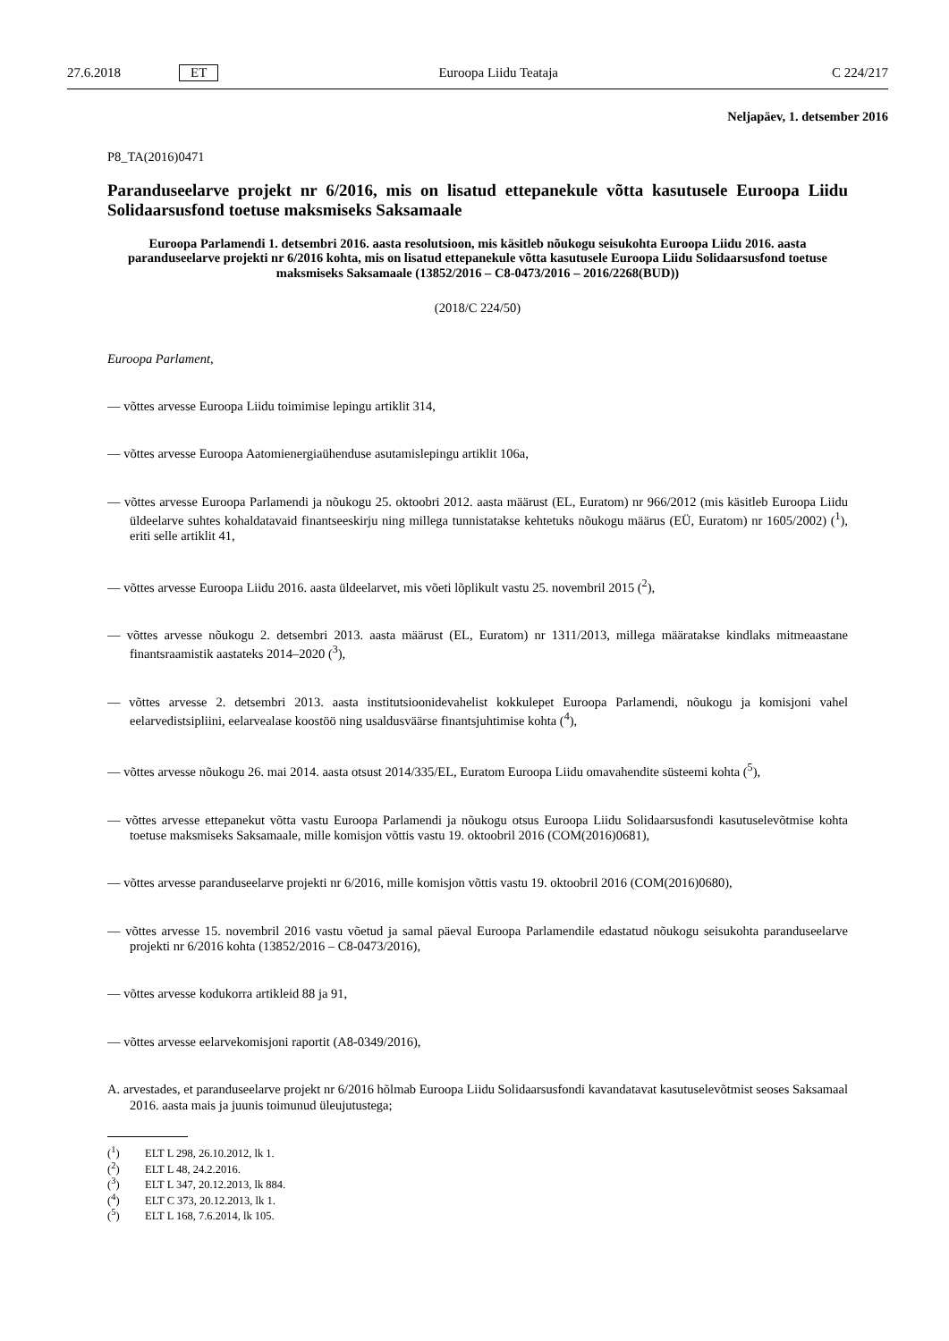27.6.2018 ET Euroopa Liidu Teataja C 224/217
Neljapäev, 1. detsember 2016
P8_TA(2016)0471
Paranduseelarve projekt nr 6/2016, mis on lisatud ettepanekule võtta kasutusele Euroopa Liidu Solidaarsusfond toetuse maksmiseks Saksamaale
Euroopa Parlamendi 1. detsembri 2016. aasta resolutsioon, mis käsitleb nõukogu seisukohta Euroopa Liidu 2016. aasta paranduseelarve projekti nr 6/2016 kohta, mis on lisatud ettepanekule võtta kasutusele Euroopa Liidu Solidaarsusfond toetuse maksmiseks Saksamaale (13852/2016 – C8-0473/2016 – 2016/2268(BUD))
(2018/C 224/50)
Euroopa Parlament,
— võttes arvesse Euroopa Liidu toimimise lepingu artiklit 314,
— võttes arvesse Euroopa Aatomienergiaühenduse asutamislepingu artiklit 106a,
— võttes arvesse Euroopa Parlamendi ja nõukogu 25. oktoobri 2012. aasta määrust (EL, Euratom) nr 966/2012 (mis käsitleb Euroopa Liidu üldeelarve suhtes kohaldatavaid finantseeskirju ning millega tunnistatakse kehtetuks nõukogu määrus (EÜ, Euratom) nr 1605/2002) (<sup>1</sup>), eriti selle artiklit 41,
— võttes arvesse Euroopa Liidu 2016. aasta üldeelarvet, mis võeti lõplikult vastu 25. novembril 2015 (<sup>2</sup>),
— võttes arvesse nõukogu 2. detsembri 2013. aasta määrust (EL, Euratom) nr 1311/2013, millega määratakse kindlaks mitmeaastane finantsraamistik aastateks 2014–2020 (<sup>3</sup>),
— võttes arvesse 2. detsembri 2013. aasta institutsioonidevahelist kokkulepet Euroopa Parlamendi, nõukogu ja komisjoni vahel eelarvedistsipliini, eelarvealase koostöö ning usaldusväärse finantsjuhtimise kohta (<sup>4</sup>),
— võttes arvesse nõukogu 26. mai 2014. aasta otsust 2014/335/EL, Euratom Euroopa Liidu omavahendite süsteemi kohta (<sup>5</sup>),
— võttes arvesse ettepanekut võtta vastu Euroopa Parlamendi ja nõukogu otsus Euroopa Liidu Solidaarsusfondi kasutuselevõtmise kohta toetuse maksmiseks Saksamaale, mille komisjon võttis vastu 19. oktoobril 2016 (COM(2016)0681),
— võttes arvesse paranduseelarve projekti nr 6/2016, mille komisjon võttis vastu 19. oktoobril 2016 (COM(2016)0680),
— võttes arvesse 15. novembril 2016 vastu võetud ja samal päeval Euroopa Parlamendile edastatud nõukogu seisukohta paranduseelarve projekti nr 6/2016 kohta (13852/2016 – C8-0473/2016),
— võttes arvesse kodukorra artikleid 88 ja 91,
— võttes arvesse eelarvekomisjoni raportit (A8-0349/2016),
A. arvestades, et paranduseelarve projekt nr 6/2016 hõlmab Euroopa Liidu Solidaarsusfondi kavandatavat kasutusele­võtmist seoses Saksamaal 2016. aasta mais ja juunis toimunud üleujutustega;
(<sup>1</sup>) ELT L 298, 26.10.2012, lk 1.
(<sup>2</sup>) ELT L 48, 24.2.2016.
(<sup>3</sup>) ELT L 347, 20.12.2013, lk 884.
(<sup>4</sup>) ELT C 373, 20.12.2013, lk 1.
(<sup>5</sup>) ELT L 168, 7.6.2014, lk 105.